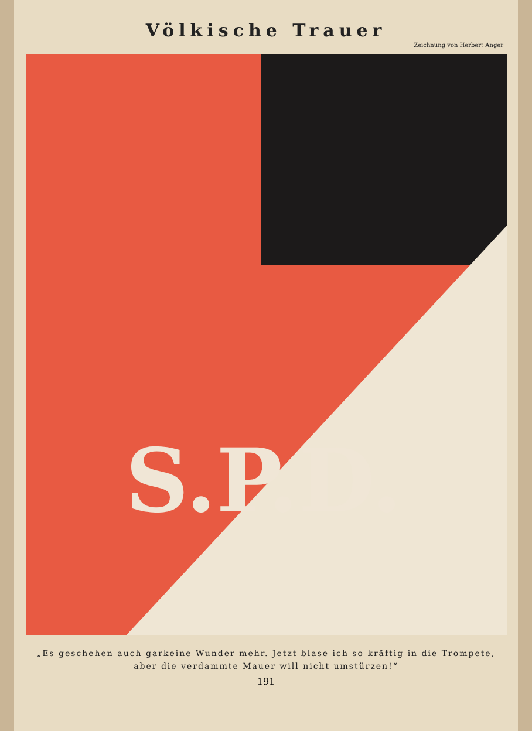Völkische Trauer
Zeichnung von Herbert Anger
S.P.D.
„Es geschehen auch garkeine Wunder mehr. Jetzt blase ich so kräftig in die Trompete,
aber die verdammte Mauer will nicht umstürzen!“
191